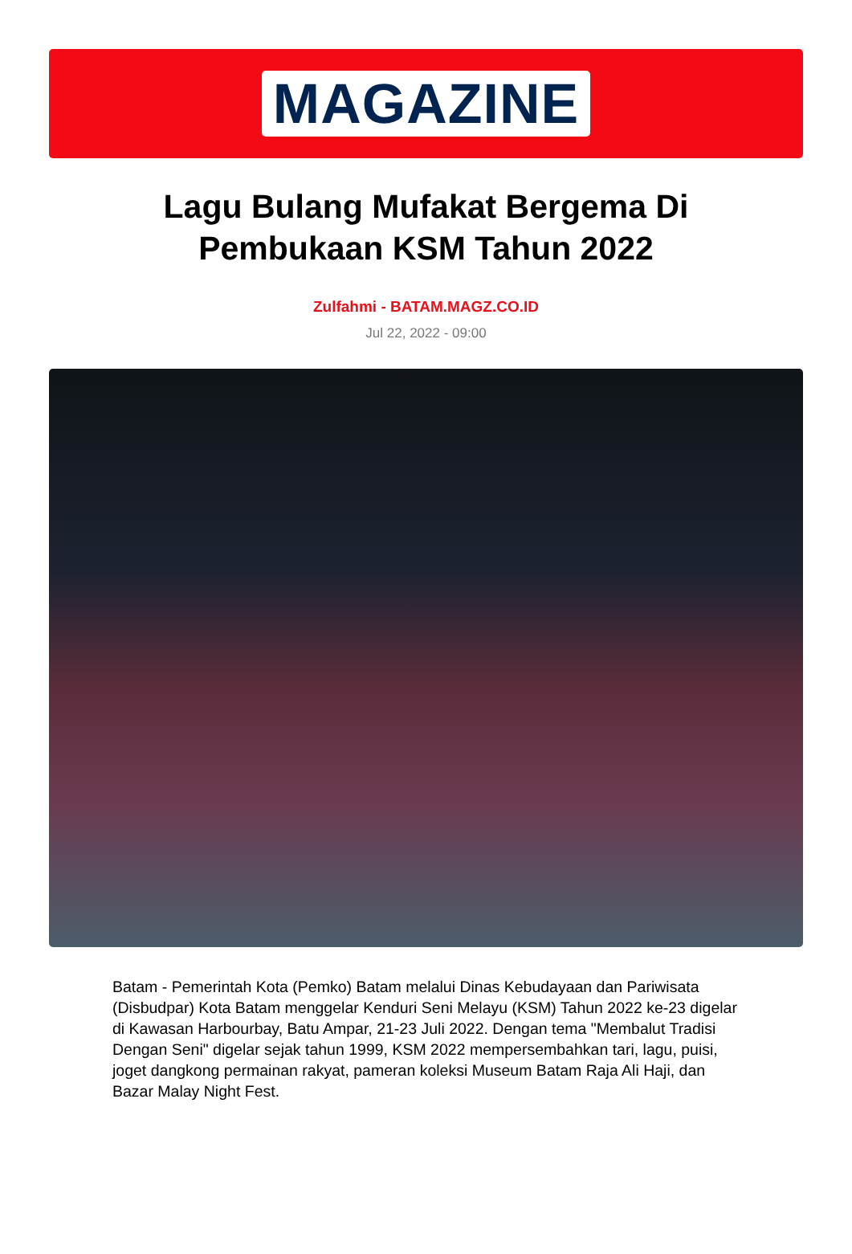MAGAZINE
Lagu Bulang Mufakat Bergema Di Pembukaan KSM Tahun 2022
Zulfahmi - BATAM.MAGZ.CO.ID
Jul 22, 2022 - 09:00
Batam - Pemerintah Kota (Pemko) Batam melalui Dinas Kebudayaan dan Pariwisata (Disbudpar) Kota Batam menggelar Kenduri Seni Melayu (KSM) Tahun 2022 ke-23 digelar di Kawasan Harbourbay, Batu Ampar, 21-23 Juli 2022. Dengan tema "Membalut Tradisi Dengan Seni" digelar sejak tahun 1999, KSM 2022 mempersembahkan tari, lagu, puisi, joget dangkong permainan rakyat, pameran koleksi Museum Batam Raja Ali Haji, dan Bazar Malay Night Fest.